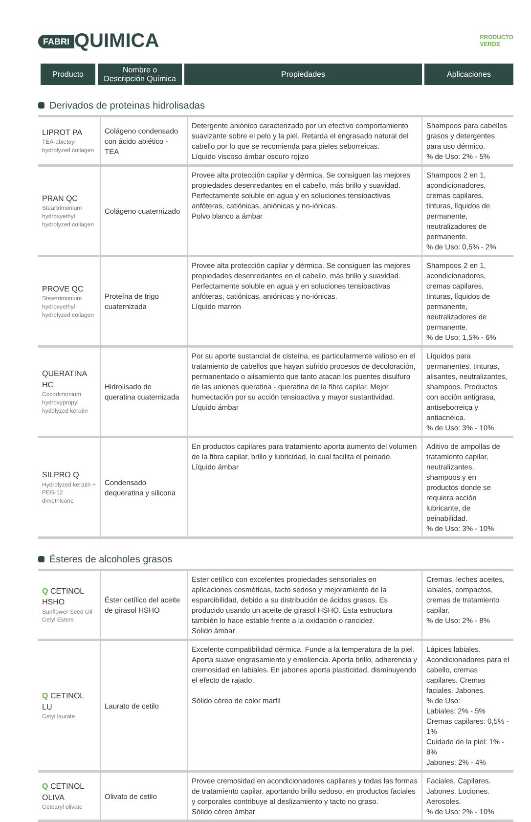FABRI QUIMICA
PRODUCTO
VERDE
| Producto | Nombre o Descripción Química | Propiedades | Aplicaciones |
| --- | --- | --- | --- |
Derivados de proteinas hidrolisadas
| LIPROT PA TEA-abietoyl hydrolyzed collagen | Colágeno condensado con ácido abiético - TEA | Detergente aniónico caracterizado por un efectivo comportamiento suavizante sobre el pelo y la piel. Retarda el engrasado natural del cabello por lo que se recomienda para pieles seborreicas. Líquido viscoso ámbar oscuro rojizo | Shampoos para cabellos grasos y detergentes para uso dérmico. % de Uso: 2% - 5% |
| PRAN QC Steartrimonium hydroxyethyl hydrolyzed collagen | Colágeno cuaternizado | Provee alta protección capilar y dérmica. Se consiguen las mejores propiedades desenredantes en el cabello, más brillo y suavidad. Perfectamente soluble en agua y en soluciones tensioactivas anfóteras, catiónicas, aniónicas y no-iónicas. Polvo blanco a ámbar | Shampoos 2 en 1, acondicionadores, cremas capilares, tinturas, líquidos de permanente, neutralizadores de permanente. % de Uso: 0,5% - 2% |
| PROVE QC Steartrimonium hydroxyethyl hydrolyzed collagen | Proteína de trigo cuaternizada | Provee alta protección capilar y dérmica. Se consiguen las mejores propiedades desenredantes en el cabello, más brillo y suavidad. Perfectamente soluble en agua y en soluciones tensioactivas anfóteras, catiónicas, aniónicas y no-iónicas. Líquido marrón | Shampoos 2 en 1, acondicionadores, cremas capilares, tinturas, líquidos de permanente, neutralizadores de permanente. % de Uso: 1,5% - 6% |
| QUERATINA HC Cocodimonium hydroxypropyl hydolyzed keratin | Hidrolisado de queratina cuaternizada | Por su aporte sustancial de cisteína, es particularmente valioso en el tratamiento de cabellos que hayan sufrido procesos de decoloración, permanentado o alisamiento que tanto atacan los puentes disulfuro de las uniones queratina - queratina de la fibra capilar. Mejor humectación por su acción tensioactiva y mayor sustantividad. Líquido ámbar | Líquidos para permanentes, tinturas, alisantes, neutralizantes, shampoos. Productos con acción antigrasa, antiseborreica y antiacnéica. % de Uso: 3% - 10% |
| SILPRO Q Hydrolyzed keratin + PEG-12 dimethicone | Condensado dequeratina y silicona | En productos capilares para tratamiento aporta aumento del volumen de la fibra capilar, brillo y lubricidad, lo cual facilita el peinado. Líquido ámbar | Aditivo de ampollas de tratamiento capilar, neutralizantes, shampoos y en productos donde se requiera acción lubricante, de peinabilidad. % de Uso: 3% - 10% |
Ésteres de alcoholes grasos
| Q CETINOL HSHO Sunflower Seed Oil Cetyl Esters | Éster cetílico del aceite de girasol HSHO | Ester cetílico con excelentes propiedades sensoriales en aplicaciones cosméticas, tacto sedoso y mejoramiento de la esparcibilidad, debido a su distribución de ácidos grasos. Es producido usando un aceite de girasol HSHO. Esta estructura también lo hace estable frente a la oxidación o rancidez. Solido ámbar | Cremas, leches aceites, labiales, compactos, cremas de tratamiento capilar. % de Uso: 2% - 8% |
| Q CETINOL LU Cetyl laurate | Laurato de cetilo | Excelente compatibilidad dérmica. Funde a la temperatura de la piel. Aporta suave engrasamiento y emoliencia. Aporta brillo, adherencia y cremosidad en labiales. En jabones aporta plasticidad, disminuyendo el efecto de rajado. Sólido céreo de color marfil | Lápices labiales. Acondicionadores para el cabello, cremas capilares. Cremas faciales. Jabones. % de Uso: Labiales: 2% - 5% Cremas capilares: 0,5% - 1% Cuidado de la piel: 1% - 8% Jabones: 2% - 4% |
| Q CETINOL OLIVA Cetearyl olivate | Olivato de cetilo | Provee cremosidad en acondicionadores capilares y todas las formas de tratamiento capilar, aportando brillo sedoso; en productos faciales y corporales contribuye al deslizamiento y tacto no graso. Sólido céreo ámbar | Faciales. Capilares. Jabones. Lociones. Aerosoles. % de Uso: 2% - 10% |